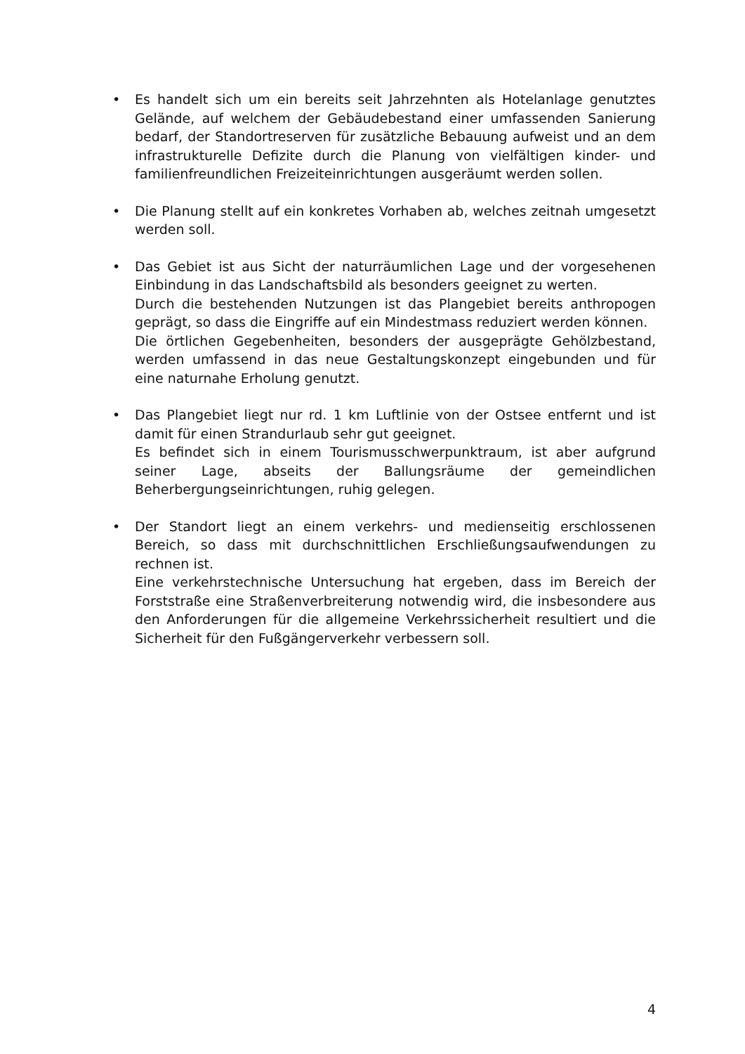• Es handelt sich um ein bereits seit Jahrzehnten als Hotelanlage genutztes Gelände, auf welchem der Gebäudebestand einer umfassenden Sanierung bedarf, der Standortreserven für zusätzliche Bebauung aufweist und an dem infrastrukturelle Defizite durch die Planung von vielfältigen kinder- und familienfreundlichen Freizeiteinrichtungen ausgeräumt werden sollen.
• Die Planung stellt auf ein konkretes Vorhaben ab, welches zeitnah umgesetzt werden soll.
• Das Gebiet ist aus Sicht der naturräumlichen Lage und der vorgesehenen Einbindung in das Landschaftsbild als besonders geeignet zu werten.
Durch die bestehenden Nutzungen ist das Plangebiet bereits anthropogen geprägt, so dass die Eingriffe auf ein Mindestmass reduziert werden können.
Die örtlichen Gegebenheiten, besonders der ausgeprägte Gehölzbestand, werden umfassend in das neue Gestaltungskonzept eingebunden und für eine naturnahe Erholung genutzt.
• Das Plangebiet liegt nur rd. 1 km Luftlinie von der Ostsee entfernt und ist damit für einen Strandurlaub sehr gut geeignet.
Es befindet sich in einem Tourismusschwerpunktraum, ist aber aufgrund seiner Lage, abseits der Ballungsräume der gemeindlichen Beherbergungseinrichtungen, ruhig gelegen.
• Der Standort liegt an einem verkehrs- und medienseitig erschlossenen Bereich, so dass mit durchschnittlichen Erschließungsaufwendungen zu rechnen ist.
Eine verkehrstechnische Untersuchung hat ergeben, dass im Bereich der Forststraße eine Straßenverbreiterung notwendig wird, die insbesondere aus den Anforderungen für die allgemeine Verkehrssicherheit resultiert und die Sicherheit für den Fußgängerverkehr verbessern soll.
4